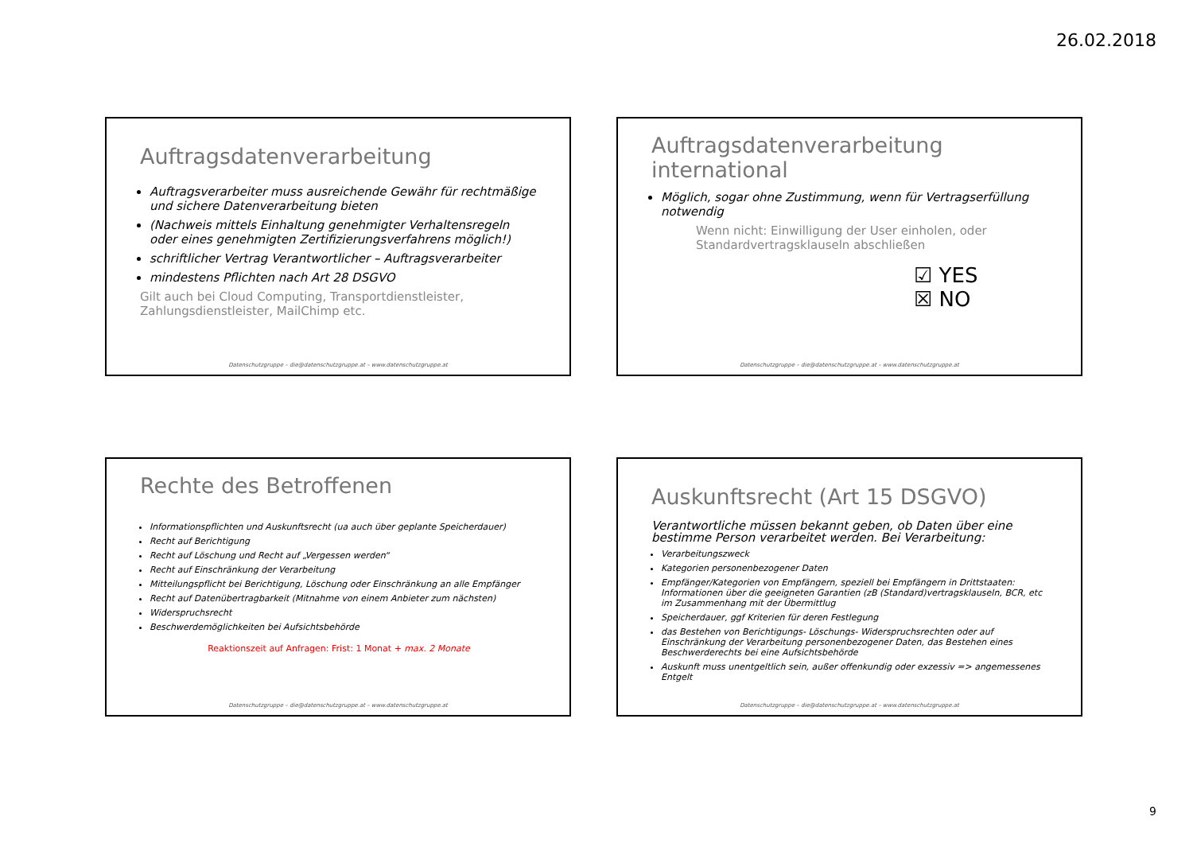26.02.2018
Auftragsdatenverarbeitung
Auftragsverarbeiter muss ausreichende Gewähr für rechtmäßige und sichere Datenverarbeitung bieten
(Nachweis mittels Einhaltung genehmigter Verhaltensregeln oder eines genehmigten Zertifizierungsverfahrens möglich!)
schriftlicher Vertrag Verantwortlicher – Auftragsverarbeiter
mindestens Pflichten nach Art 28 DSGVO
Gilt auch bei Cloud Computing, Transportdienstleister, Zahlungsdienstleister, MailChimp etc.
Datenschutzgruppe – die@datenschutzgruppe.at – www.datenschutzgruppe.at
Auftragsdatenverarbeitung international
Möglich, sogar ohne Zustimmung, wenn für Vertragserfüllung notwendig
Wenn nicht: Einwilligung der User einholen, oder Standardvertragsklauseln abschließen
☑ YES
☒ NO
Datenschutzgruppe – die@datenschutzgruppe.at – www.datenschutzgruppe.at
Rechte des Betroffenen
Informationspflichten und Auskunftsrecht (ua auch über geplante Speicherdauer)
Recht auf Berichtigung
Recht auf Löschung und Recht auf „Vergessen werden“
Recht auf Einschränkung der Verarbeitung
Mitteilungspflicht bei Berichtigung, Löschung oder Einschränkung an alle Empfänger
Recht auf Datenübertragbarkeit (Mitnahme von einem Anbieter zum nächsten)
Widerspruchsrecht
Beschwerdemöglichkeiten bei Aufsichtsbehörde
Reaktionszeit auf Anfragen: Frist: 1 Monat + max. 2 Monate
Datenschutzgruppe – die@datenschutzgruppe.at – www.datenschutzgruppe.at
Auskunftsrecht (Art 15 DSGVO)
Verantwortliche müssen bekannt geben, ob Daten über eine bestimme Person verarbeitet werden. Bei Verarbeitung:
Verarbeitungszweck
Kategorien personenbezogener Daten
Empfänger/Kategorien von Empfängern, speziell bei Empfängern in Drittstaaten: Informationen über die geeigneten Garantien (zB (Standard)vertragsklauseln, BCR, etc im Zusammenhang mit der Übermittlug
Speicherdauer, ggf Kriterien für deren Festlegung
das Bestehen von Berichtigungs- Löschungs- Widerspruchsrechten oder auf Einschränkung der Verarbeitung personenbezogener Daten, das Bestehen eines Beschwerderechts bei eine Aufsichtsbehörde
Auskunft muss unentgeltlich sein, außer offenkundig oder exzessiv => angemessenes Entgelt
Datenschutzgruppe – die@datenschutzgruppe.at – www.datenschutzgruppe.at
9